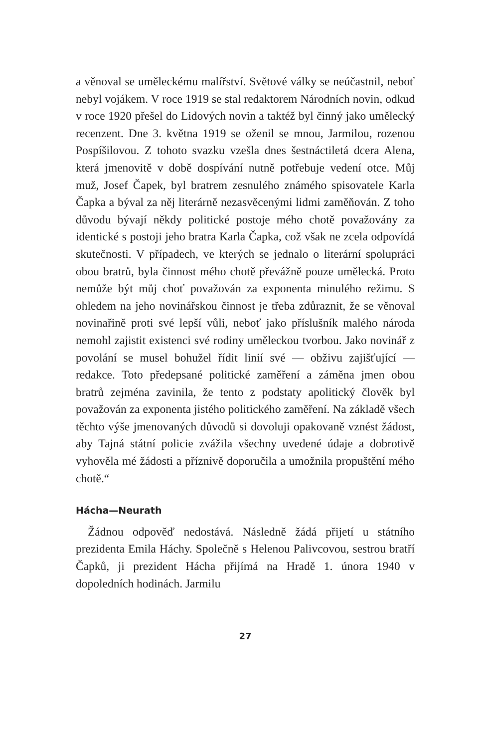a věnoval se uměleckému malířství. Světové války se neúčastnil, neboť nebyl vojákem. V roce 1919 se stal redaktorem Národních novin, odkud v roce 1920 přešel do Lidových novin a taktéž byl činný jako umělecký recenzent. Dne 3. května 1919 se oženil se mnou, Jarmilou, rozenou Pospíšilovou. Z tohoto svazku vzešla dnes šestnáctiletá dcera Alena, která jmenovitě v době dospívání nutně potřebuje vedení otce. Můj muž, Josef Čapek, byl bratrem zesnulého známého spisovatele Karla Čapka a býval za něj literárně nezasvěcenými lidmi zaměňován. Z toho důvodu bývají někdy politické postoje mého chotě považovány za identické s postoji jeho bratra Karla Čapka, což však ne zcela odpovídá skutečnosti. V případech, ve kterých se jednalo o literární spolupráci obou bratrů, byla činnost mého chotě převážně pouze umělecká. Proto nemůže být můj choť považován za exponenta minulého režimu. S ohledem na jeho novinářskou činnost je třeba zdůraznit, že se věnoval novinařině proti své lepší vůli, neboť jako příslušník malého národa nemohl zajistit existenci své rodiny uměleckou tvorbou. Jako novinář z povolání se musel bohužel řídit linií své — obživu zajišťující — redakce. Toto předepsané politické zaměření a záměna jmen obou bratrů zejména zavinila, že tento z podstaty apolitický člověk byl považován za exponenta jistého politického zaměření. Na základě všech těchto výše jmenovaných důvodů si dovoluji opakovaně vznést žádost, aby Tajná státní policie zvážila všechny uvedené údaje a dobrotivě vyhověla mé žádosti a příznivě doporučila a umožnila propuštění mého chotě.“
Hácha—Neurath
Žádnou odpověď nedostává. Následně žádá přijetí u státního prezidenta Emila Háchy. Společně s Helenou Palivcovou, sestrou bratří Čapků, ji prezident Hácha přijímá na Hradě 1. února 1940 v dopoledních hodinách. Jarmilu
27